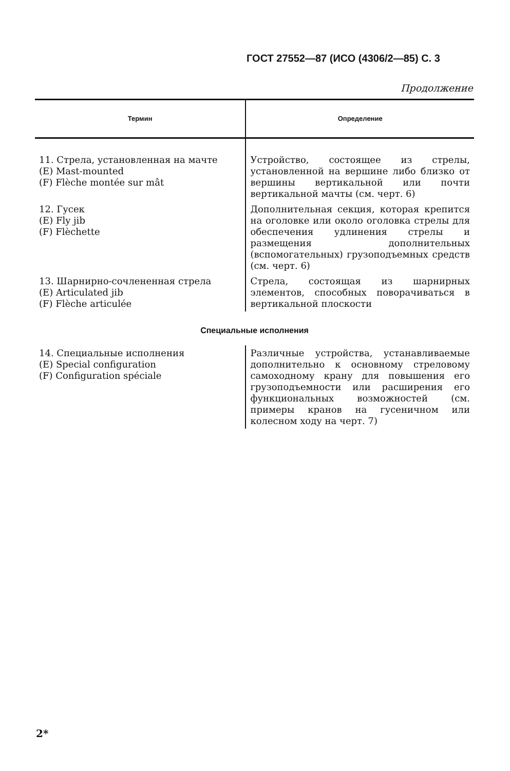ГОСТ 27552—87 (ИСО (4306/2—85) С. 3
Продолжение
| Термин | Определение |
| --- | --- |
| 11. Стрела, установленная на мачте (E) Mast-mounted (F) Flèche montée sur mât | Устройство, состоящее из стрелы, установленной на вершине либо близко от вершины вертикальной или почти вертикальной мачты (см. черт. 6) |
| 12. Гусек (E) Fly jib (F) Flèchette | Дополнительная секция, которая крепится на оголовке или около оголовка стрелы для обеспечения удлинения стрелы и размещения дополнительных (вспомогательных) грузоподъемных средств (см. черт. 6) |
| 13. Шарнирно-сочлененная стрела (E) Articulated jib (F) Flèche articulée | Стрела, состоящая из шарнирных элементов, способных поворачиваться в вертикальной плоскости |
| Специальные исполнения | |
| 14. Специальные исполнения (E) Special configuration (F) Configuration spéciale | Различные устройства, устанавливаемые дополнительно к основному стреловому самоходному крану для повышения его грузоподъемности или расширения его функциональных возможностей (см. примеры кранов на гусеничном или колесном ходу на черт. 7) |
2*